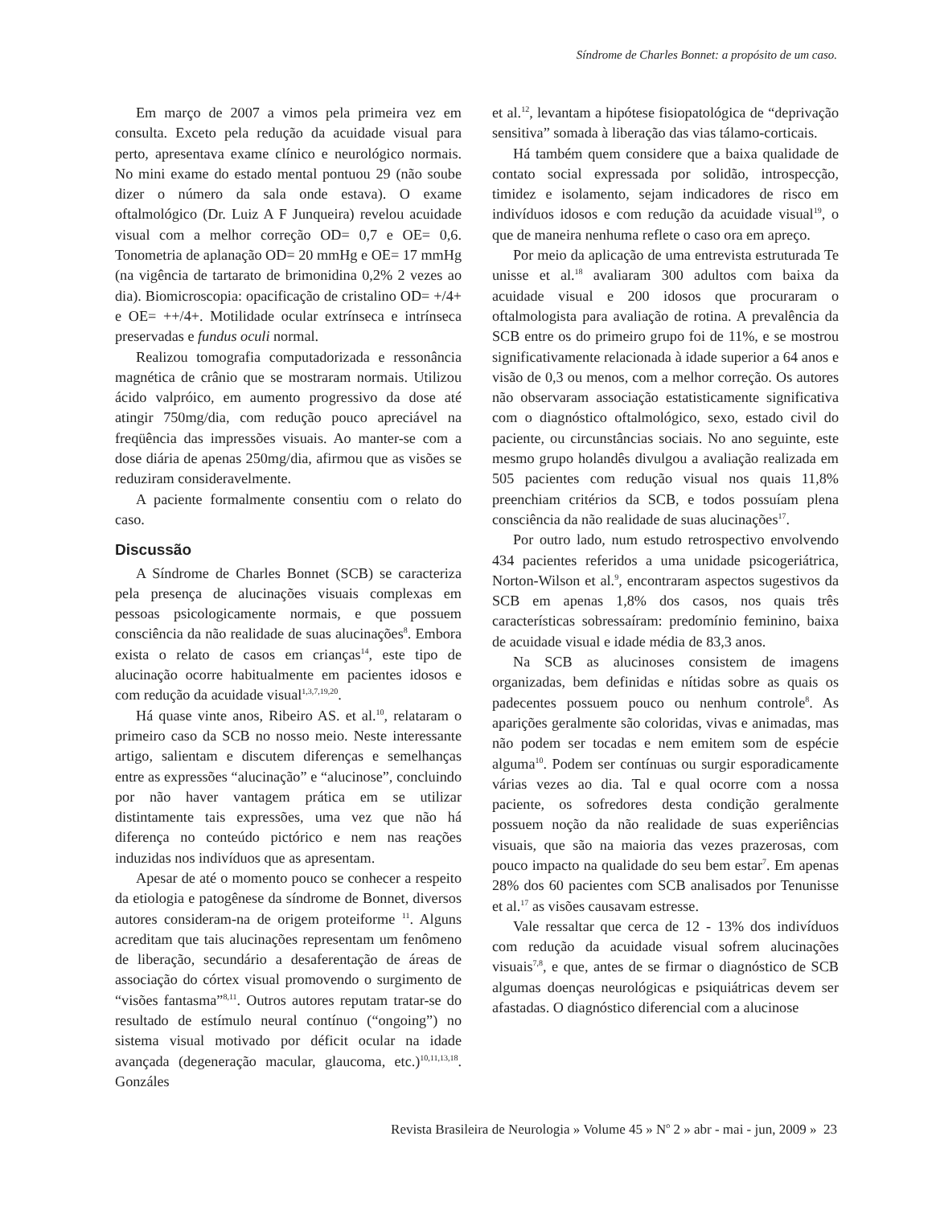Síndrome de Charles Bonnet: a propósito de um caso.
Em março de 2007 a vimos pela primeira vez em consulta. Exceto pela redução da acuidade visual para perto, apresentava exame clínico e neurológico normais. No mini exame do estado mental pontuou 29 (não soube dizer o número da sala onde estava). O exame oftalmológico (Dr. Luiz A F Junqueira) revelou acuidade visual com a melhor correção OD= 0,7 e OE= 0,6. Tonometria de aplanação OD= 20 mmHg e OE= 17 mmHg (na vigência de tartarato de brimonidina 0,2% 2 vezes ao dia). Biomicroscopia: opacificação de cristalino OD= +/4+ e OE= ++/4+. Motilidade ocular extrínseca e intrínseca preservadas e fundus oculi normal.
Realizou tomografia computadorizada e ressonância magnética de crânio que se mostraram normais. Utilizou ácido valpróico, em aumento progressivo da dose até atingir 750mg/dia, com redução pouco apreciável na freqüência das impressões visuais. Ao manter-se com a dose diária de apenas 250mg/dia, afirmou que as visões se reduziram consideravelmente.
A paciente formalmente consentiu com o relato do caso.
Discussão
A Síndrome de Charles Bonnet (SCB) se caracteriza pela presença de alucinações visuais complexas em pessoas psicologicamente normais, e que possuem consciência da não realidade de suas alucinações<sup>8</sup>. Embora exista o relato de casos em crianças<sup>14</sup>, este tipo de alucinação ocorre habitualmente em pacientes idosos e com redução da acuidade visual<sup>1,3,7,19,20</sup>.
Há quase vinte anos, Ribeiro AS. et al.<sup>10</sup>, relataram o primeiro caso da SCB no nosso meio. Neste interessante artigo, salientam e discutem diferenças e semelhanças entre as expressões “alucinação” e “alucinose”, concluindo por não haver vantagem prática em se utilizar distintamente tais expressões, uma vez que não há diferença no conteúdo pictórico e nem nas reações induzidas nos indivíduos que as apresentam.
Apesar de até o momento pouco se conhecer a respeito da etiologia e patogênese da síndrome de Bonnet, diversos autores consideram-na de origem proteiforme <sup>11</sup>. Alguns acreditam que tais alucinações representam um fenômeno de liberação, secundário a desaferentação de áreas de associação do córtex visual promovendo o surgimento de “visões fantasma”<sup>8,11</sup>. Outros autores reputam tratar-se do resultado de estímulo neural contínuo (“ongoing”) no sistema visual motivado por déficit ocular na idade avançada (degeneração macular, glaucoma, etc.)<sup>10,11,13,18</sup>. Gonzáles
et al.<sup>12</sup>, levantam a hipótese fisiopatológica de “deprivação sensitiva” somada à liberação das vias tálamo-corticais.
Há também quem considere que a baixa qualidade de contato social expressada por solidão, introspecção, timidez e isolamento, sejam indicadores de risco em indivíduos idosos e com redução da acuidade visual<sup>19</sup>, o que de maneira nenhuma reflete o caso ora em apreço.
Por meio da aplicação de uma entrevista estruturada Te unisse et al.<sup>18</sup> avaliaram 300 adultos com baixa da acuidade visual e 200 idosos que procuraram o oftalmologista para avaliação de rotina. A prevalência da SCB entre os do primeiro grupo foi de 11%, e se mostrou significativamente relacionada à idade superior a 64 anos e visão de 0,3 ou menos, com a melhor correção. Os autores não observaram associação estatisticamente significativa com o diagnóstico oftalmológico, sexo, estado civil do paciente, ou circunstâncias sociais. No ano seguinte, este mesmo grupo holandês divulgou a avaliação realizada em 505 pacientes com redução visual nos quais 11,8% preenchiam critérios da SCB, e todos possuíam plena consciência da não realidade de suas alucinações<sup>17</sup>.
Por outro lado, num estudo retrospectivo envolvendo 434 pacientes referidos a uma unidade psicogeriátrica, Norton-Wilson et al.<sup>9</sup>, encontraram aspectos sugestivos da SCB em apenas 1,8% dos casos, nos quais três características sobressaíram: predomínio feminino, baixa de acuidade visual e idade média de 83,3 anos.
Na SCB as alucinoses consistem de imagens organizadas, bem definidas e nítidas sobre as quais os padecentes possuem pouco ou nenhum controle<sup>8</sup>. As aparições geralmente são coloridas, vivas e animadas, mas não podem ser tocadas e nem emitem som de espécie alguma<sup>10</sup>. Podem ser contínuas ou surgir esporadicamente várias vezes ao dia. Tal e qual ocorre com a nossa paciente, os sofredores desta condição geralmente possuem noção da não realidade de suas experiências visuais, que são na maioria das vezes prazerosas, com pouco impacto na qualidade do seu bem estar<sup>7</sup>. Em apenas 28% dos 60 pacientes com SCB analisados por Tenunisse et al.<sup>17</sup> as visões causavam estresse.
Vale ressaltar que cerca de 12 - 13% dos indivíduos com redução da acuidade visual sofrem alucinações visuais<sup>7,8</sup>, e que, antes de se firmar o diagnóstico de SCB algumas doenças neurológicas e psiquiátricas devem ser afastadas. O diagnóstico diferencial com a alucinose
Revista Brasileira de Neurologia » Volume 45 » N<sup>o</sup> 2 » abr - mai - jun, 2009 » 23